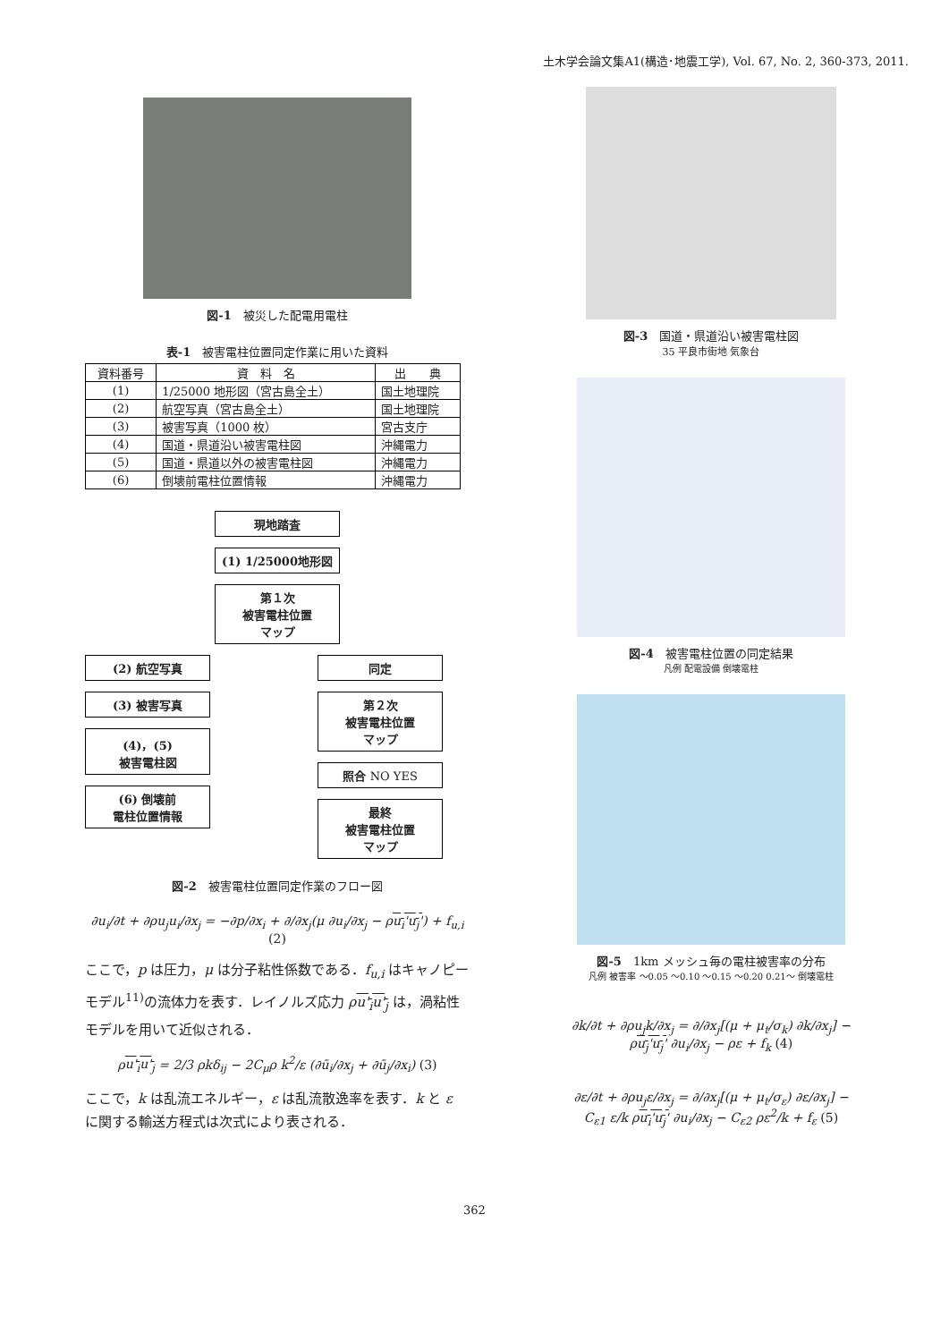土木学会論文集A1(構造･地震工学), Vol. 67, No. 2, 360-373, 2011.
図-1　被災した配電用電柱
表-1　被害電柱位置同定作業に用いた資料
| 資料番号 | 資 料 名 | 出 典 |
| --- | --- | --- |
| (1) | 1/25000 地形図（宮古島全土） | 国土地理院 |
| (2) | 航空写真（宮古島全土） | 国土地理院 |
| (3) | 被害写真（1000 枚） | 宮古支庁 |
| (4) | 国道・県道沿い被害電柱図 | 沖縄電力 |
| (5) | 国道・県道以外の被害電柱図 | 沖縄電力 |
| (6) | 倒壊前電柱位置情報 | 沖縄電力 |
現地踏査
(1) 1/25000地形図
第１次
被害電柱位置
マップ
(2) 航空写真
(3) 被害写真
(4)，(5)
被害電柱図
(6) 倒壊前
電柱位置情報
同定
第２次
被害電柱位置
マップ
照合 NO YES
最終
被害電柱位置
マップ
図-2　被害電柱位置同定作業のフロー図
∂u<sub>i</sub>/∂t + ∂ρu<sub>j</sub>u<sub>i</sub>/∂x<sub>j</sub> = −∂p/∂x<sub>i</sub> + ∂/∂x<sub>j</sub>(μ ∂u<sub>i</sub>/∂x<sub>j</sub> − ρu<sub>i</sub>'u<sub>j</sub>') + f<sub>u,i</sub> (2)
ここで，p は圧力，μ は分子粘性係数である．f<sub>u,i</sub> はキャノピーモデル<sup>11)</sup>の流体力を表す．レイノルズ応力 ρu'<sub>i</sub>u'<sub>j</sub> は，渦粘性モデルを用いて近似される．
ρu'<sub>i</sub>u'<sub>j</sub> = 2/3 ρkδ<sub>ij</sub> − 2C<sub>μ</sub>ρ k<sup>2</sup>/ε (∂ū<sub>i</sub>/∂x<sub>j</sub> + ∂ū<sub>j</sub>/∂x<sub>i</sub>) (3)
ここで，k は乱流エネルギー，ε は乱流散逸率を表す．k と ε に関する輸送方程式は次式により表される．
図-3　国道・県道沿い被害電柱図
35 平良市街地 気象台
図-4　被害電柱位置の同定結果
凡例 配電設備 倒壊電柱
図-5　1km メッシュ毎の電柱被害率の分布
凡例 被害率 ～0.05 ～0.10 ～0.15 ～0.20 0.21～ 倒壊電柱
∂k/∂t + ∂ρu<sub>j</sub>k/∂x<sub>j</sub> = ∂/∂x<sub>j</sub>[(μ + μ<sub>t</sub>/σ<sub>k</sub>) ∂k/∂x<sub>j</sub>] −
ρu<sub>j</sub>'u<sub>j</sub>' ∂u<sub>i</sub>/∂x<sub>j</sub> − ρε + f<sub>k</sub> (4)
∂ε/∂t + ∂ρu<sub>j</sub>ε/∂x<sub>j</sub> = ∂/∂x<sub>j</sub>[(μ + μ<sub>t</sub>/σ<sub>ε</sub>) ∂ε/∂x<sub>j</sub>] −
C<sub>ε1</sub> ε/k ρu<sub>i</sub>'u<sub>j</sub>' ∂u<sub>i</sub>/∂x<sub>j</sub> − C<sub>ε2</sub> ρε<sup>2</sup>/k + f<sub>ε</sub> (5)
362